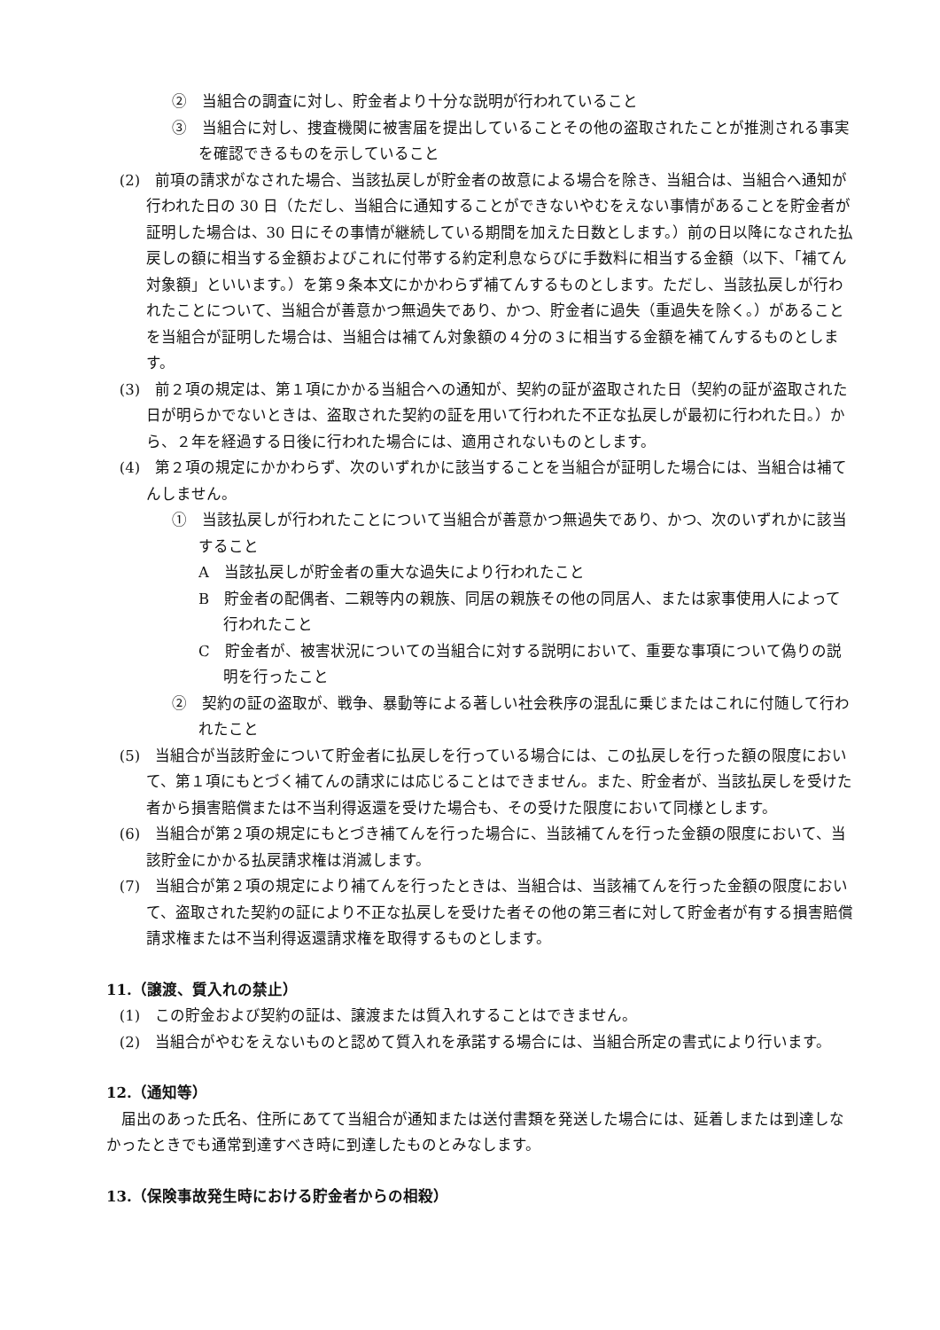②　当組合の調査に対し、貯金者より十分な説明が行われていること
③　当組合に対し、捜査機関に被害届を提出していることその他の盗取されたことが推測される事実を確認できるものを示していること
(2)　前項の請求がなされた場合、当該払戻しが貯金者の故意による場合を除き、当組合は、当組合へ通知が行われた日の 30 日（ただし、当組合に通知することができないやむをえない事情があることを貯金者が証明した場合は、30 日にその事情が継続している期間を加えた日数とします。）前の日以降になされた払戻しの額に相当する金額およびこれに付帯する約定利息ならびに手数料に相当する金額（以下、「補てん対象額」といいます。）を第９条本文にかかわらず補てんするものとします。ただし、当該払戻しが行われたことについて、当組合が善意かつ無過失であり、かつ、貯金者に過失（重過失を除く。）があることを当組合が証明した場合は、当組合は補てん対象額の４分の３に相当する金額を補てんするものとします。
(3)　前２項の規定は、第１項にかかる当組合への通知が、契約の証が盗取された日（契約の証が盗取された日が明らかでないときは、盗取された契約の証を用いて行われた不正な払戻しが最初に行われた日。）から、２年を経過する日後に行われた場合には、適用されないものとします。
(4)　第２項の規定にかかわらず、次のいずれかに該当することを当組合が証明した場合には、当組合は補てんしません。
①　当該払戻しが行われたことについて当組合が善意かつ無過失であり、かつ、次のいずれかに該当すること
A　当該払戻しが貯金者の重大な過失により行われたこと
B　貯金者の配偶者、二親等内の親族、同居の親族その他の同居人、または家事使用人によって行われたこと
C　貯金者が、被害状況についての当組合に対する説明において、重要な事項について偽りの説明を行ったこと
②　契約の証の盗取が、戦争、暴動等による著しい社会秩序の混乱に乗じまたはこれに付随して行われたこと
(5)　当組合が当該貯金について貯金者に払戻しを行っている場合には、この払戻しを行った額の限度において、第１項にもとづく補てんの請求には応じることはできません。また、貯金者が、当該払戻しを受けた者から損害賠償または不当利得返還を受けた場合も、その受けた限度において同様とします。
(6)　当組合が第２項の規定にもとづき補てんを行った場合に、当該補てんを行った金額の限度において、当該貯金にかかる払戻請求権は消滅します。
(7)　当組合が第２項の規定により補てんを行ったときは、当組合は、当該補てんを行った金額の限度において、盗取された契約の証により不正な払戻しを受けた者その他の第三者に対して貯金者が有する損害賠償請求権または不当利得返還請求権を取得するものとします。
11.（譲渡、質入れの禁止）
(1)　この貯金および契約の証は、譲渡または質入れすることはできません。
(2)　当組合がやむをえないものと認めて質入れを承諾する場合には、当組合所定の書式により行います。
12.（通知等）
届出のあった氏名、住所にあてて当組合が通知または送付書類を発送した場合には、延着しまたは到達しなかったときでも通常到達すべき時に到達したものとみなします。
13.（保険事故発生時における貯金者からの相殺）